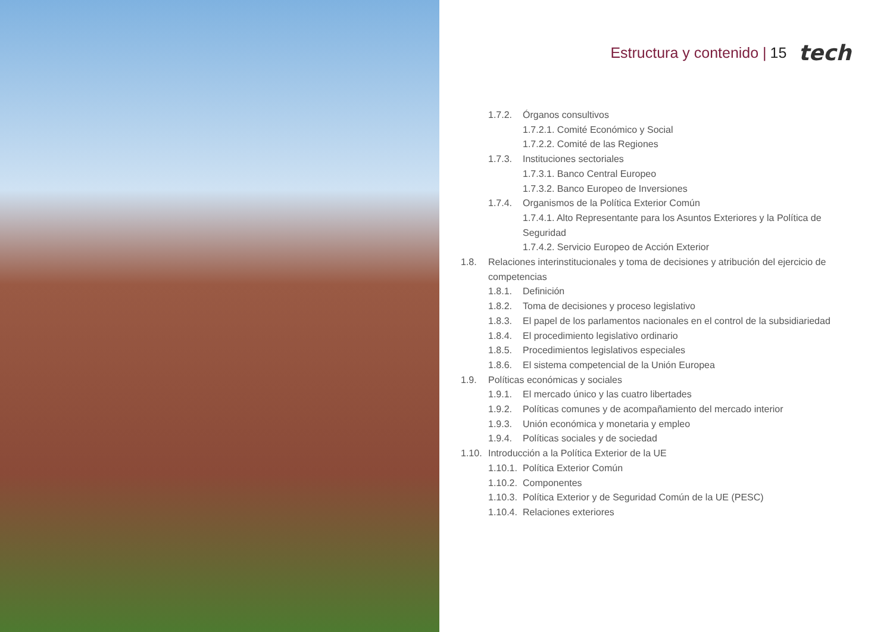Estructura y contenido | 15 tech
1.7.2. Órganos consultivos
1.7.2.1. Comité Económico y Social
1.7.2.2. Comité de las Regiones
1.7.3. Instituciones sectoriales
1.7.3.1. Banco Central Europeo
1.7.3.2. Banco Europeo de Inversiones
1.7.4. Organismos de la Política Exterior Común
1.7.4.1. Alto Representante para los Asuntos Exteriores y la Política de Seguridad
1.7.4.2. Servicio Europeo de Acción Exterior
1.8. Relaciones interinstitucionales y toma de decisiones y atribución del ejercicio de competencias
1.8.1. Definición
1.8.2. Toma de decisiones y proceso legislativo
1.8.3. El papel de los parlamentos nacionales en el control de la subsidiariedad
1.8.4. El procedimiento legislativo ordinario
1.8.5. Procedimientos legislativos especiales
1.8.6. El sistema competencial de la Unión Europea
1.9. Políticas económicas y sociales
1.9.1. El mercado único y las cuatro libertades
1.9.2. Políticas comunes y de acompañamiento del mercado interior
1.9.3. Unión económica y monetaria y empleo
1.9.4. Políticas sociales y de sociedad
1.10. Introducción a la Política Exterior de la UE
1.10.1. Política Exterior Común
1.10.2. Componentes
1.10.3. Política Exterior y de Seguridad Común de la UE (PESC)
1.10.4. Relaciones exteriores